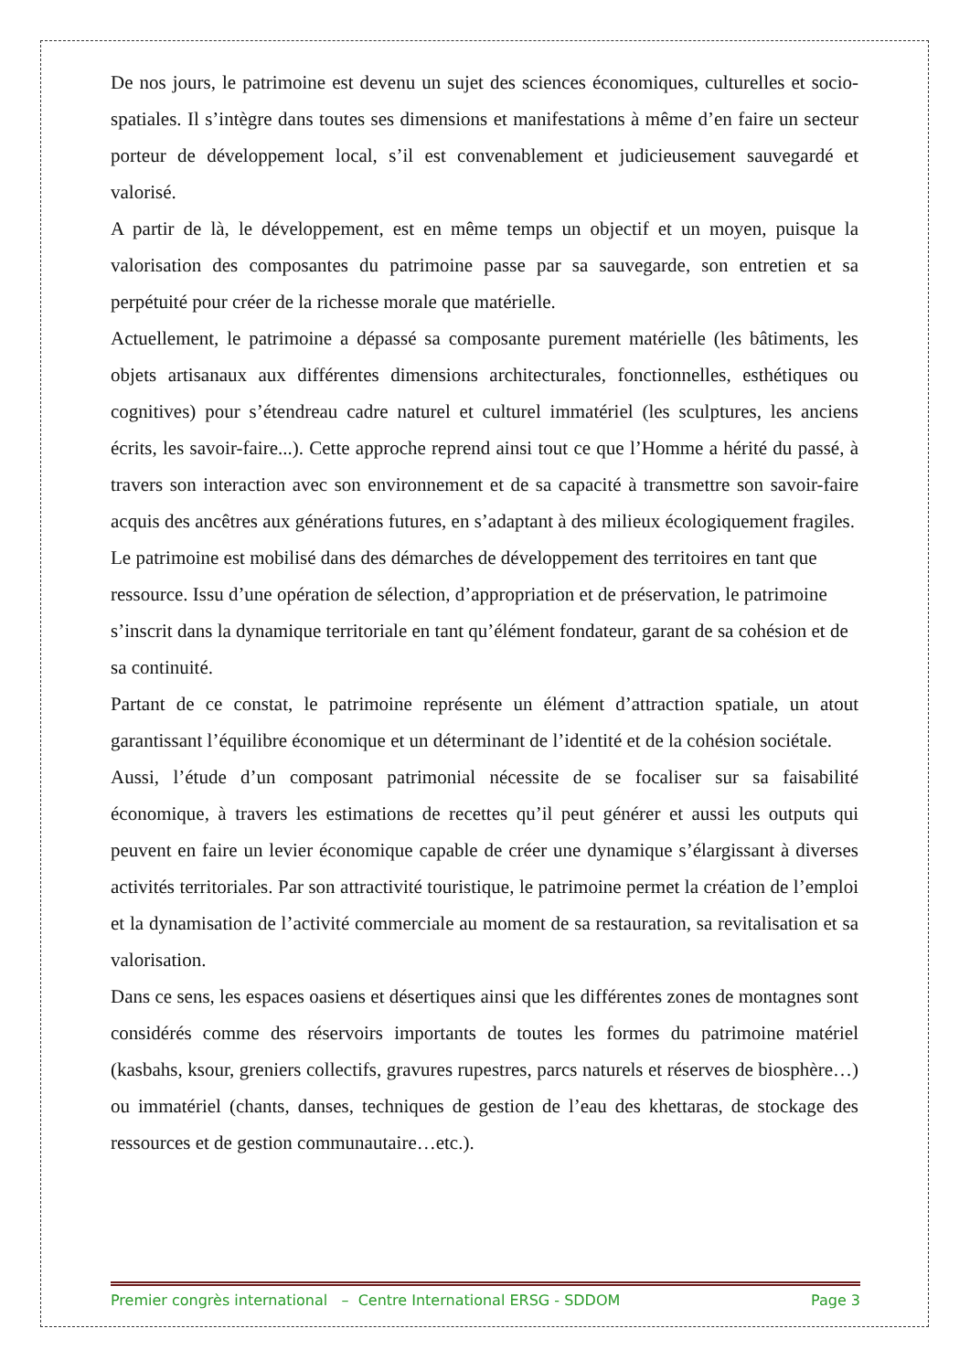De nos jours, le patrimoine est devenu un sujet des sciences économiques, culturelles et socio-spatiales. Il s’intègre dans toutes ses dimensions et manifestations à même d’en faire un secteur porteur de développement local, s’il est convenablement et judicieusement sauvegardé et valorisé.
A partir de là, le développement, est en même temps un objectif et un moyen, puisque la valorisation des composantes du patrimoine passe par sa sauvegarde, son entretien et sa perpétuité pour créer de la richesse morale que matérielle.
Actuellement, le patrimoine a dépassé sa composante purement matérielle (les bâtiments, les objets artisanaux aux différentes dimensions architecturales, fonctionnelles, esthétiques ou cognitives) pour s’étendreau cadre naturel et culturel immatériel (les sculptures, les anciens écrits, les savoir-faire...). Cette approche reprend ainsi tout ce que l’Homme a hérité du passé, à travers son interaction avec son environnement et de sa capacité à transmettre son savoir-faire acquis des ancêtres aux générations futures, en s’adaptant à des milieux écologiquement fragiles.
Le patrimoine est mobilisé dans des démarches de développement des territoires en tant que ressource. Issu d’une opération de sélection, d’appropriation et de préservation, le patrimoine s’inscrit dans la dynamique territoriale en tant qu’élément fondateur, garant de sa cohésion et de sa continuité.
Partant de ce constat, le patrimoine représente un élément d’attraction spatiale, un atout garantissant l’équilibre économique et un déterminant de l’identité et de la cohésion sociétale.
Aussi, l’étude d’un composant patrimonial nécessite de se focaliser sur sa faisabilité économique, à travers les estimations de recettes qu’il peut générer et aussi les outputs qui peuvent en faire un levier économique capable de créer une dynamique s’élargissant à diverses activités territoriales. Par son attractivité touristique, le patrimoine permet la création de l’emploi et la dynamisation de l’activité commerciale au moment de sa restauration, sa revitalisation et sa valorisation.
Dans ce sens, les espaces oasiens et désertiques ainsi que les différentes zones de montagnes sont considérés comme des réservoirs importants de toutes les formes du patrimoine matériel (kasbahs, ksour, greniers collectifs, gravures rupestres, parcs naturels et réserves de biosphère…) ou immatériel (chants, danses, techniques de gestion de l’eau des khettaras, de stockage des ressources et de gestion communautaire…etc.).
Premier congrès international – Centre International ERSG - SDDOM Page 3